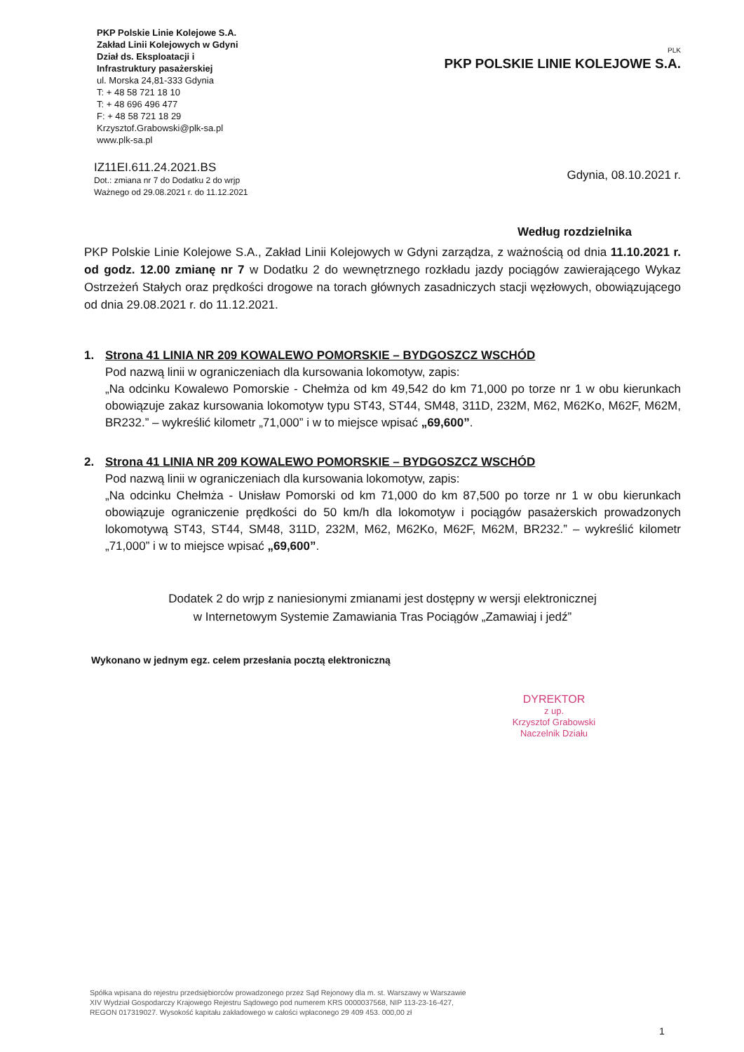PKP Polskie Linie Kolejowe S.A.
Zakład Linii Kolejowych w Gdyni
Dział ds. Eksploatacji i
Infrastruktury pasażerskiej
ul. Morska 24,81-333 Gdynia
T: + 48 58 721 18 10
T: + 48 696 496 477
F: + 48 58 721 18 29
Krzysztof.Grabowski@plk-sa.pl
www.plk-sa.pl
PLK
PKP POLSKIE LINIE KOLEJOWE S.A.
IZ11EI.611.24.2021.BS
Dot.: zmiana nr 7 do Dodatku 2 do wrjp
Ważnego od 29.08.2021 r. do 11.12.2021
Gdynia, 08.10.2021 r.
Według rozdzielnika
PKP Polskie Linie Kolejowe S.A., Zakład Linii Kolejowych w Gdyni zarządza, z ważnością od dnia 11.10.2021 r. od godz. 12.00 zmianę nr 7 w Dodatku 2 do wewnętrznego rozkładu jazdy pociągów zawierającego Wykaz Ostrzeżeń Stałych oraz prędkości drogowe na torach głównych zasadniczych stacji węzłowych, obowiązującego od dnia 29.08.2021 r. do 11.12.2021.
1. Strona 41 LINIA NR 209 KOWALEWO POMORSKIE – BYDGOSZCZ WSCHÓD
Pod nazwą linii w ograniczeniach dla kursowania lokomotyw, zapis:
„Na odcinku Kowalewo Pomorskie - Chełmża od km 49,542 do km 71,000 po torze nr 1 w obu kierunkach obowiązuje zakaz kursowania lokomotyw typu ST43, ST44, SM48, 311D, 232M, M62, M62Ko, M62F, M62M, BR232.” – wykreślić kilometr „71,000” i w to miejsce wpisać „69,600”.
2. Strona 41 LINIA NR 209 KOWALEWO POMORSKIE – BYDGOSZCZ WSCHÓD
Pod nazwą linii w ograniczeniach dla kursowania lokomotyw, zapis:
„Na odcinku Chełmża - Unisław Pomorski od km 71,000 do km 87,500 po torze nr 1 w obu kierunkach obowiązuje ograniczenie prędkości do 50 km/h dla lokomotyw i pociągów pasażerskich prowadzonych lokomotywą ST43, ST44, SM48, 311D, 232M, M62, M62Ko, M62F, M62M, BR232.” – wykreślić kilometr „71,000” i w to miejsce wpisać „69,600”.
Dodatek 2 do wrjp z naniesionymi zmianami jest dostępny w wersji elektronicznej
w Internetowym Systemie Zamawiania Tras Pociągów „Zamawiaj i jedź”
Wykonano w jednym egz. celem przesłania pocztą elektroniczną
DYREKTOR
z up.
Krzysztof Grabowski
Naczelnik Działu
Spółka wpisana do rejestru przedsiębiorców prowadzonego przez Sąd Rejonowy dla m. st. Warszawy w Warszawie
XIV Wydział Gospodarczy Krajowego Rejestru Sądowego pod numerem KRS 0000037568, NIP 113-23-16-427,
REGON 017319027. Wysokość kapitału zakładowego w całości wpłaconego 29 409 453. 000,00 zł
1